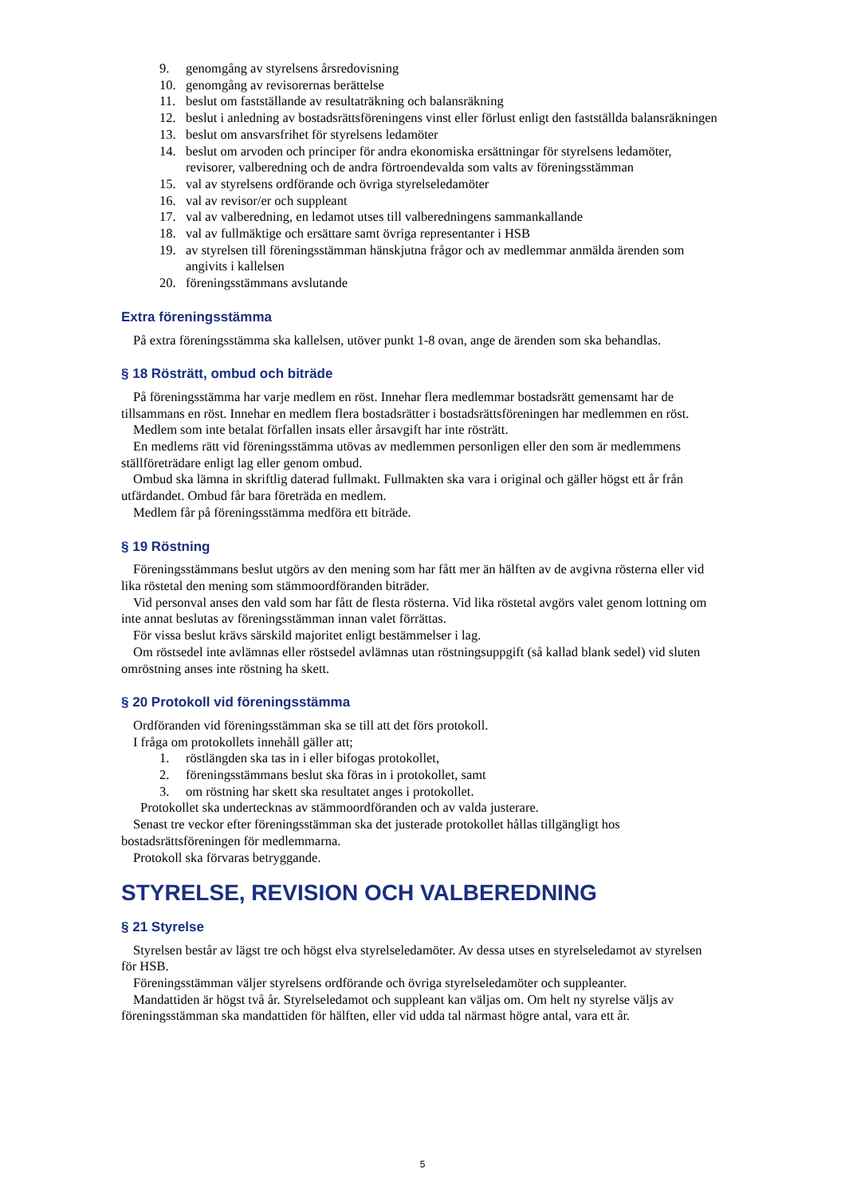9. genomgång av styrelsens årsredovisning
10. genomgång av revisorernas berättelse
11. beslut om fastställande av resultaträkning och balansräkning
12. beslut i anledning av bostadsrättsföreningens vinst eller förlust enligt den fastställda balansräkningen
13. beslut om ansvarsfrihet för styrelsens ledamöter
14. beslut om arvoden och principer för andra ekonomiska ersättningar för styrelsens ledamöter, revisorer, valberedning och de andra förtroendevalda som valts av föreningsstämman
15. val av styrelsens ordförande och övriga styrelseledamöter
16. val av revisor/er och suppleant
17. val av valberedning, en ledamot utses till valberedningens sammankallande
18. val av fullmäktige och ersättare samt övriga representanter i HSB
19. av styrelsen till föreningsstämman hänskjutna frågor och av medlemmar anmälda ärenden som angivits i kallelsen
20. föreningsstämmans avslutande
Extra föreningsstämma
På extra föreningsstämma ska kallelsen, utöver punkt 1-8 ovan, ange de ärenden som ska behandlas.
§ 18 Rösträtt, ombud och biträde
På föreningsstämma har varje medlem en röst. Innehar flera medlemmar bostadsrätt gemensamt har de tillsammans en röst. Innehar en medlem flera bostadsrätter i bostadsrättsföreningen har medlemmen en röst.
Medlem som inte betalat förfallen insats eller årsavgift har inte rösträtt.
En medlems rätt vid föreningsstämma utövas av medlemmen personligen eller den som är medlemmens ställföreträdare enligt lag eller genom ombud.
Ombud ska lämna in skriftlig daterad fullmakt. Fullmakten ska vara i original och gäller högst ett år från utfärdandet. Ombud får bara företräda en medlem.
Medlem får på föreningsstämma medföra ett biträde.
§ 19 Röstning
Föreningsstämmans beslut utgörs av den mening som har fått mer än hälften av de avgivna rösterna eller vid lika röstetal den mening som stämmoordföranden biträder.
Vid personval anses den vald som har fått de flesta rösterna. Vid lika röstetal avgörs valet genom lottning om inte annat beslutas av föreningsstämman innan valet förrättas.
För vissa beslut krävs särskild majoritet enligt bestämmelser i lag.
Om röstsedel inte avlämnas eller röstsedel avlämnas utan röstningsuppgift (så kallad blank sedel) vid sluten omröstning anses inte röstning ha skett.
§ 20 Protokoll vid föreningsstämma
Ordföranden vid föreningsstämman ska se till att det förs protokoll.
I fråga om protokollets innehåll gäller att;
1. röstlängden ska tas in i eller bifogas protokollet,
2. föreningsstämmans beslut ska föras in i protokollet, samt
3. om röstning har skett ska resultatet anges i protokollet.
Protokollet ska undertecknas av stämmoordföranden och av valda justerare.
Senast tre veckor efter föreningsstämman ska det justerade protokollet hållas tillgängligt hos bostadsrättsföreningen för medlemmarna.
Protokoll ska förvaras betryggande.
STYRELSE, REVISION OCH VALBEREDNING
§ 21 Styrelse
Styrelsen består av lägst tre och högst elva styrelseledamöter. Av dessa utses en styrelseledamot av styrelsen för HSB.
Föreningsstämman väljer styrelsens ordförande och övriga styrelseledamöter och suppleanter.
Mandattiden är högst två år. Styrelseledamot och suppleant kan väljas om. Om helt ny styrelse väljs av föreningsstämman ska mandattiden för hälften, eller vid udda tal närmast högre antal, vara ett år.
5